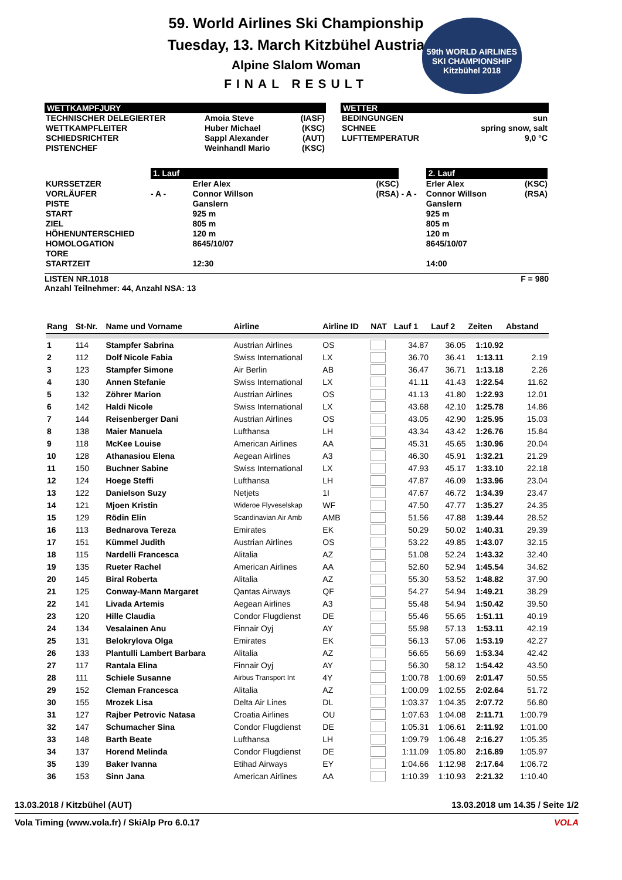59. World Airlines Ski Championship
Tuesday, 13. March Kitzbühel Austria
Alpine Slalom Woman
FINAL RESULT
59th WORLD AIRLINES
SKI CHAMPIONSHIP
Kitzbühel 2018
WETTKAMPFJURY
| TECHNISCHER DELEGIERTER WETTKAMPFLEITER SCHIEDSRICHTER PISTENCHEF | Amoia Steve Huber Michael Sappl Alexander Weinhandl Mario | (IASF) (KSC) (AUT) (KSC) |
WETTER
| BEDINGUNGEN SCHNEE LUFTTEMPERATUR | sun spring snow, salt 9,0 °C |
| | 1. Lauf | | | | 2. Lauf | |
| KURSSETZER VORLÄUFER | - A - | Erler Alex Connor Willson | (KSC) (RSA) | - A - | Erler Alex Connor Willson | (KSC) (RSA) |
| PISTE START ZIEL HÖHENUNTERSCHIED HOMOLOGATION TORE STARTZEIT | | Ganslern 925 m 805 m 120 m 8645/10/07 12:30 | | | Ganslern 925 m 805 m 120 m 8645/10/07 14:00 | |
LISTEN NR.1018
Anzahl Teilnehmer: 44, Anzahl NSA: 13
F = 980
| Rang | St-Nr. | Name und Vorname | Airline | Airline ID | NAT | Lauf 1 | Lauf 2 | Zeiten | Abstand |
| --- | --- | --- | --- | --- | --- | --- | --- | --- | --- |
| 1 | 114 | Stampfer Sabrina | Austrian Airlines | OS | | 34.87 | 36.05 | 1:10.92 | |
| 2 | 112 | Dolf Nicole Fabia | Swiss International | LX | | 36.70 | 36.41 | 1:13.11 | 2.19 |
| 3 | 123 | Stampfer Simone | Air Berlin | AB | | 36.47 | 36.71 | 1:13.18 | 2.26 |
| 4 | 130 | Annen Stefanie | Swiss International | LX | | 41.11 | 41.43 | 1:22.54 | 11.62 |
| 5 | 132 | Zöhrer Marion | Austrian Airlines | OS | | 41.13 | 41.80 | 1:22.93 | 12.01 |
| 6 | 142 | Haldi Nicole | Swiss International | LX | | 43.68 | 42.10 | 1:25.78 | 14.86 |
| 7 | 144 | Reisenberger Dani | Austrian Airlines | OS | | 43.05 | 42.90 | 1:25.95 | 15.03 |
| 8 | 138 | Maier Manuela | Lufthansa | LH | | 43.34 | 43.42 | 1:26.76 | 15.84 |
| 9 | 118 | McKee Louise | American Airlines | AA | | 45.31 | 45.65 | 1:30.96 | 20.04 |
| 10 | 128 | Athanasiou Elena | Aegean Airlines | A3 | | 46.30 | 45.91 | 1:32.21 | 21.29 |
| 11 | 150 | Buchner Sabine | Swiss International | LX | | 47.93 | 45.17 | 1:33.10 | 22.18 |
| 12 | 124 | Hoege Steffi | Lufthansa | LH | | 47.87 | 46.09 | 1:33.96 | 23.04 |
| 13 | 122 | Danielson Suzy | Netjets | 1I | | 47.67 | 46.72 | 1:34.39 | 23.47 |
| 14 | 121 | Mjoen Kristin | Wideroe Flyveselskap | WF | | 47.50 | 47.77 | 1:35.27 | 24.35 |
| 15 | 129 | Rödin Elin | Scandinavian Air Amb | AMB | | 51.56 | 47.88 | 1:39.44 | 28.52 |
| 16 | 113 | Bednarova Tereza | Emirates | EK | | 50.29 | 50.02 | 1:40.31 | 29.39 |
| 17 | 151 | Kümmel Judith | Austrian Airlines | OS | | 53.22 | 49.85 | 1:43.07 | 32.15 |
| 18 | 115 | Nardelli Francesca | Alitalia | AZ | | 51.08 | 52.24 | 1:43.32 | 32.40 |
| 19 | 135 | Rueter Rachel | American Airlines | AA | | 52.60 | 52.94 | 1:45.54 | 34.62 |
| 20 | 145 | Biral Roberta | Alitalia | AZ | | 55.30 | 53.52 | 1:48.82 | 37.90 |
| 21 | 125 | Conway-Mann Margaret | Qantas Airways | QF | | 54.27 | 54.94 | 1:49.21 | 38.29 |
| 22 | 141 | Livada Artemis | Aegean Airlines | A3 | | 55.48 | 54.94 | 1:50.42 | 39.50 |
| 23 | 120 | Hille Claudia | Condor Flugdienst | DE | | 55.46 | 55.65 | 1:51.11 | 40.19 |
| 24 | 134 | Vesalainen Anu | Finnair Oyj | AY | | 55.98 | 57.13 | 1:53.11 | 42.19 |
| 25 | 131 | Belokrylova Olga | Emirates | EK | | 56.13 | 57.06 | 1:53.19 | 42.27 |
| 26 | 133 | Plantulli Lambert Barbara | Alitalia | AZ | | 56.65 | 56.69 | 1:53.34 | 42.42 |
| 27 | 117 | Rantala Elina | Finnair Oyj | AY | | 56.30 | 58.12 | 1:54.42 | 43.50 |
| 28 | 111 | Schiele Susanne | Airbus Transport Int | 4Y | | 1:00.78 | 1:00.69 | 2:01.47 | 50.55 |
| 29 | 152 | Cleman Francesca | Alitalia | AZ | | 1:00.09 | 1:02.55 | 2:02.64 | 51.72 |
| 30 | 155 | Mrozek Lisa | Delta Air Lines | DL | | 1:03.37 | 1:04.35 | 2:07.72 | 56.80 |
| 31 | 127 | Rajber Petrovic Natasa | Croatia Airlines | OU | | 1:07.63 | 1:04.08 | 2:11.71 | 1:00.79 |
| 32 | 147 | Schumacher Sina | Condor Flugdienst | DE | | 1:05.31 | 1:06.61 | 2:11.92 | 1:01.00 |
| 33 | 148 | Barth Beate | Lufthansa | LH | | 1:09.79 | 1:06.48 | 2:16.27 | 1:05.35 |
| 34 | 137 | Horend Melinda | Condor Flugdienst | DE | | 1:11.09 | 1:05.80 | 2:16.89 | 1:05.97 |
| 35 | 139 | Baker Ivanna | Etihad Airways | EY | | 1:04.66 | 1:12.98 | 2:17.64 | 1:06.72 |
| 36 | 153 | Sinn Jana | American Airlines | AA | | 1:10.39 | 1:10.93 | 2:21.32 | 1:10.40 |
13.03.2018 / Kitzbühel (AUT) 13.03.2018 um 14.35 / Seite 1/2
Vola Timing (www.vola.fr) / SkiAlp Pro 6.0.17 VOLA